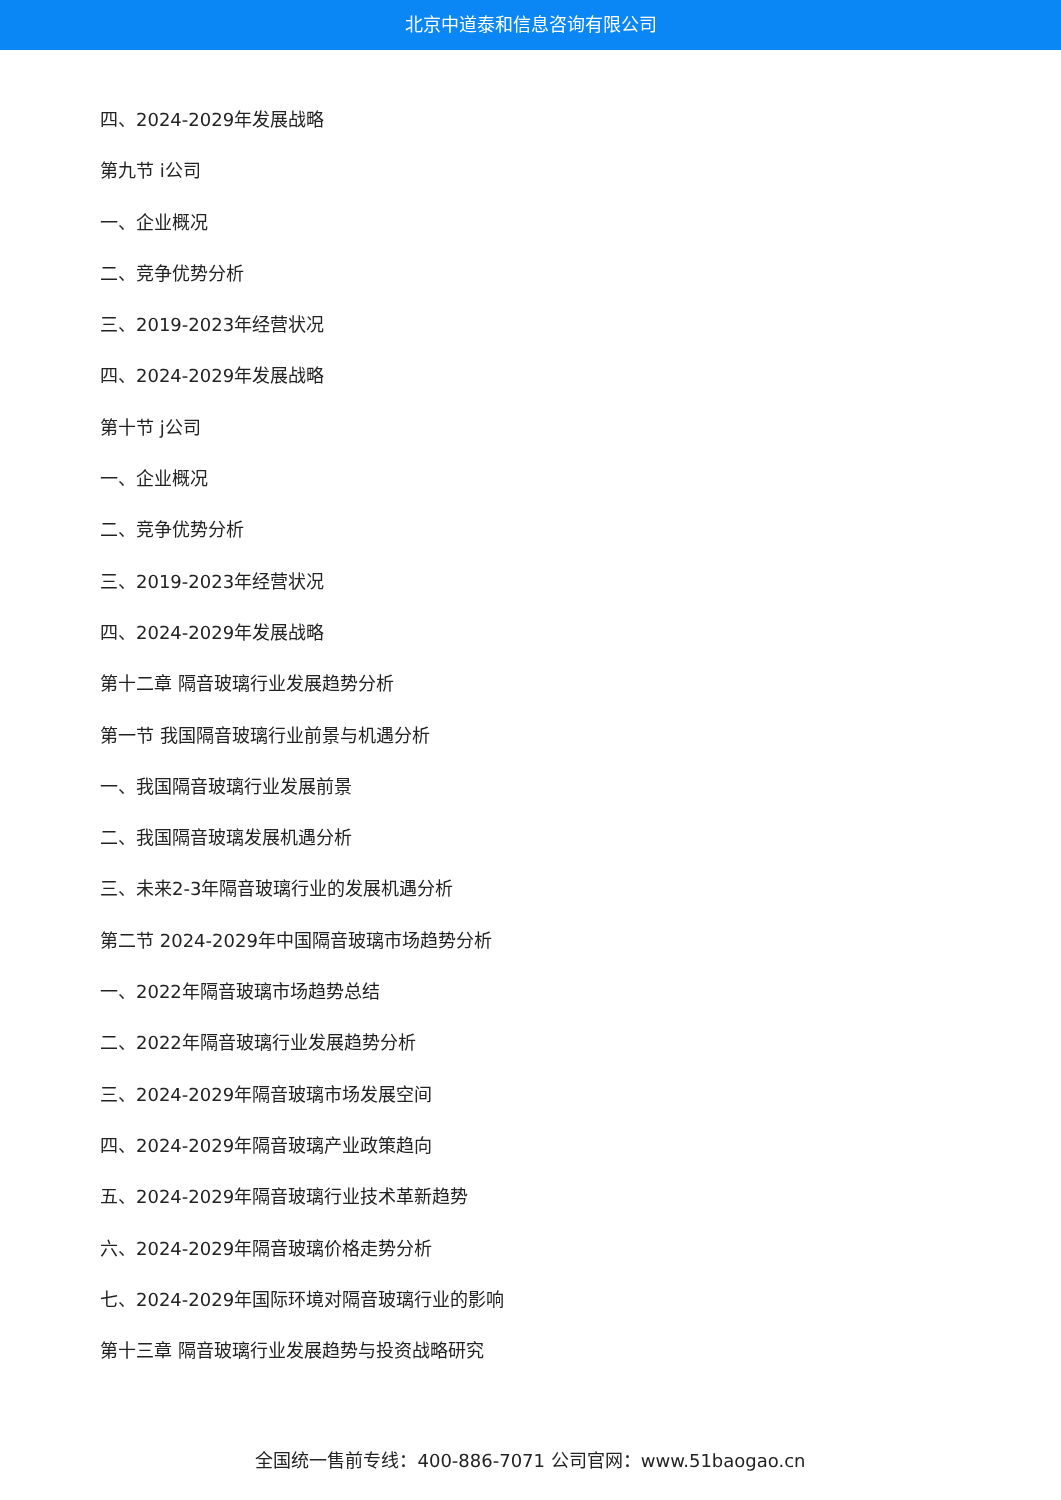北京中道泰和信息咨询有限公司
四、2024-2029年发展战略
第九节 i公司
一、企业概况
二、竞争优势分析
三、2019-2023年经营状况
四、2024-2029年发展战略
第十节 j公司
一、企业概况
二、竞争优势分析
三、2019-2023年经营状况
四、2024-2029年发展战略
第十二章 隔音玻璃行业发展趋势分析
第一节 我国隔音玻璃行业前景与机遇分析
一、我国隔音玻璃行业发展前景
二、我国隔音玻璃发展机遇分析
三、未来2-3年隔音玻璃行业的发展机遇分析
第二节 2024-2029年中国隔音玻璃市场趋势分析
一、2022年隔音玻璃市场趋势总结
二、2022年隔音玻璃行业发展趋势分析
三、2024-2029年隔音玻璃市场发展空间
四、2024-2029年隔音玻璃产业政策趋向
五、2024-2029年隔音玻璃行业技术革新趋势
六、2024-2029年隔音玻璃价格走势分析
七、2024-2029年国际环境对隔音玻璃行业的影响
第十三章 隔音玻璃行业发展趋势与投资战略研究
全国统一售前专线：400-886-7071 公司官网：www.51baogao.cn